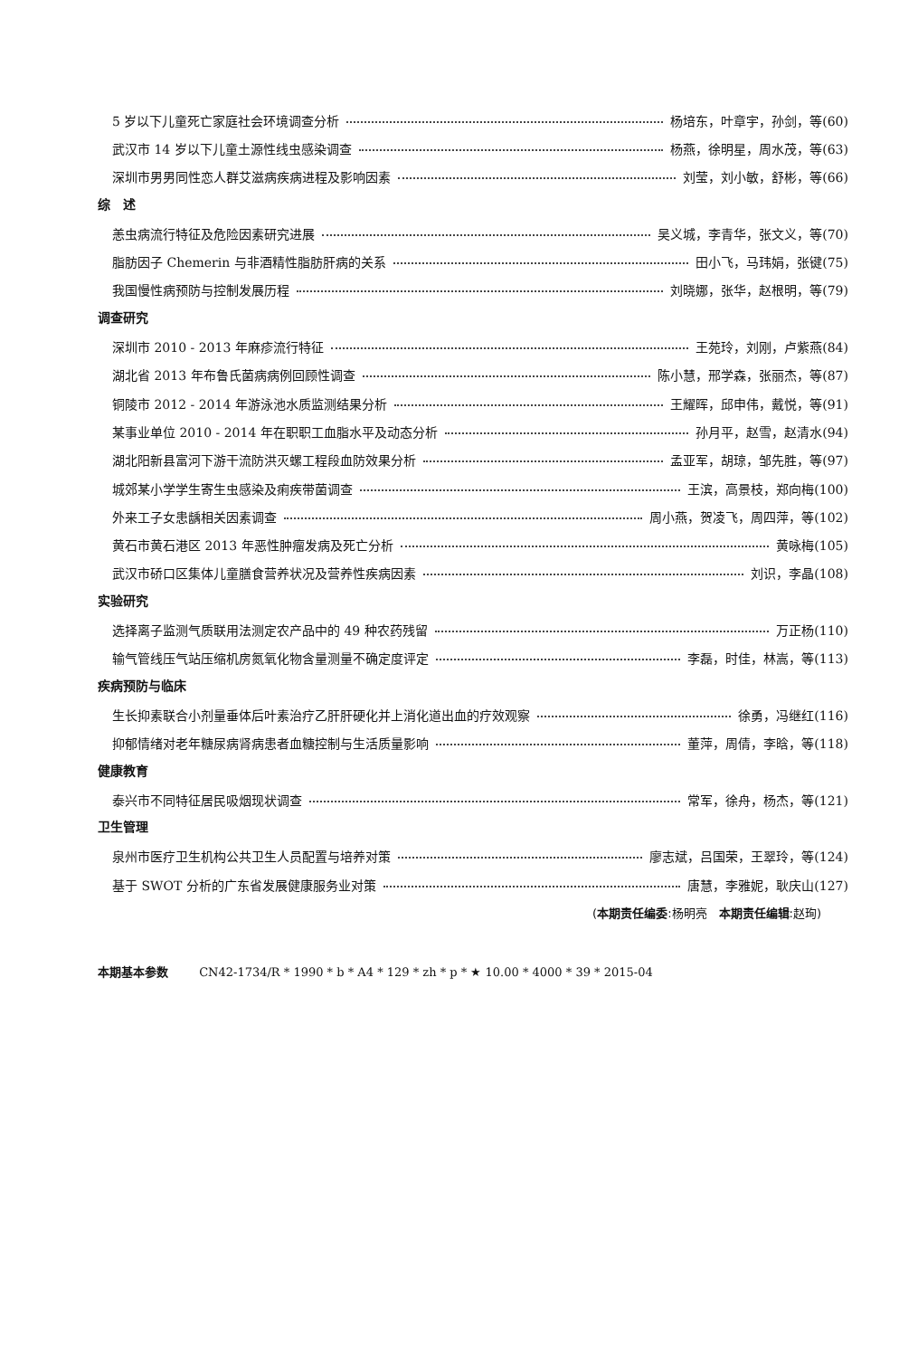5 岁以下儿童死亡家庭社会环境调查分析 杨培东，叶章宇，孙剑，等(60)
武汉市 14 岁以下儿童土源性线虫感染调查 杨燕，徐明星，周水茂，等(63)
深圳市男男同性恋人群艾滋病疾病进程及影响因素 刘莹，刘小敏，舒彬，等(66)
综　述
恙虫病流行特征及危险因素研究进展 吴义城，李青华，张文义，等(70)
脂肪因子 Chemerin 与非酒精性脂肪肝病的关系 田小飞，马玮娟，张键(75)
我国慢性病预防与控制发展历程 刘晓娜，张华，赵根明，等(79)
调查研究
深圳市 2010 - 2013 年麻疹流行特征 王苑玲，刘刚，卢紫燕(84)
湖北省 2013 年布鲁氏菌病病例回顾性调查 陈小慧，邢学森，张丽杰，等(87)
铜陵市 2012 - 2014 年游泳池水质监测结果分析 王耀晖，邱申伟，戴悦，等(91)
某事业单位 2010 - 2014 年在职职工血脂水平及动态分析 孙月平，赵雪，赵清水(94)
湖北阳新县富河下游干流防洪灭螺工程段血防效果分析 孟亚军，胡琼，邹先胜，等(97)
城郊某小学学生寄生虫感染及痢疾带菌调查 王滨，高景枝，郑向梅(100)
外来工子女患龋相关因素调查 周小燕，贺凌飞，周四萍，等(102)
黄石市黄石港区 2013 年恶性肿瘤发病及死亡分析 黄咏梅(105)
武汉市硚口区集体儿童膳食营养状况及营养性疾病因素 刘识，李晶(108)
实验研究
选择离子监测气质联用法测定农产品中的 49 种农药残留 万正杨(110)
输气管线压气站压缩机房氮氧化物含量测量不确定度评定 李磊，时佳，林嵩，等(113)
疾病预防与临床
生长抑素联合小剂量垂体后叶素治疗乙肝肝硬化并上消化道出血的疗效观察 徐勇，冯继红(116)
抑郁情绪对老年糖尿病肾病患者血糖控制与生活质量影响 董萍，周倩，李晗，等(118)
健康教育
泰兴市不同特征居民吸烟现状调查 常军，徐舟，杨杰，等(121)
卫生管理
泉州市医疗卫生机构公共卫生人员配置与培养对策 廖志斌，吕国荣，王翠玲，等(124)
基于 SWOT 分析的广东省发展健康服务业对策 唐慧，李雅妮，耿庆山(127)
(本期责任编委:杨明亮　本期责任编辑:赵珣)
本期基本参数 CN42-1734/R * 1990 * b * A4 * 129 * zh * p * ★ 10.00 * 4000 * 39 * 2015-04